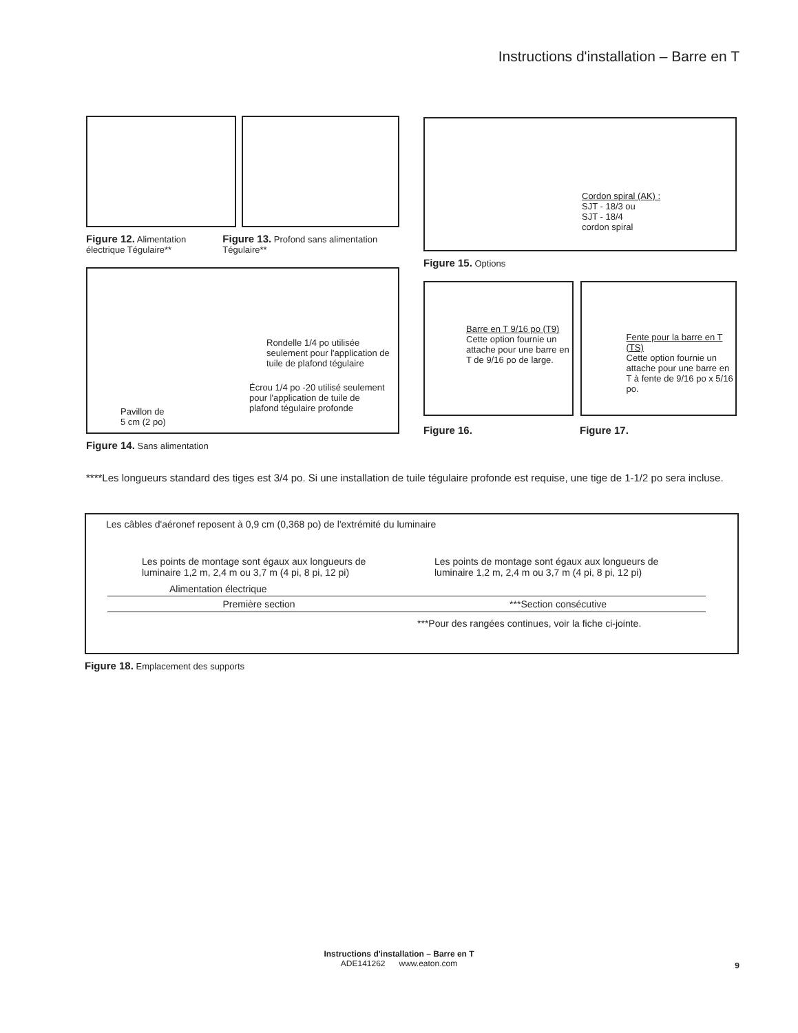Instructions d'installation – Barre en T
Figure 12. Alimentation électrique Tégulaire**
Figure 13. Profond sans alimentation Tégulaire**
Rondelle 1/4 po utilisée seulement pour l'application de tuile de plafond tégulaire
Écrou 1/4 po -20 utilisé seulement pour l'application de tuile de plafond tégulaire profonde
Pavillon de
5 cm (2 po)
Figure 14. Sans alimentation
Cordon spiral (AK) :
SJT - 18/3 ou
SJT - 18/4
cordon spiral
Figure 15. Options
Barre en T 9/16 po (T9)
Cette option fournie un attache pour une barre en T de 9/16 po de large.
Fente pour la barre en T (TS)
Cette option fournie un attache pour une barre en T à fente de 9/16 po x 5/16 po.
Figure 16. Figure 17.
****Les longueurs standard des tiges est 3/4 po. Si une installation de tuile tégulaire profonde est requise, une tige de 1-1/2 po sera incluse.
Les câbles d'aéronef reposent à 0,9 cm (0,368 po) de l'extrémité du luminaire
Les points de montage sont égaux aux longueurs de luminaire 1,2 m, 2,4 m ou 3,7 m (4 pi, 8 pi, 12 pi)
Les points de montage sont égaux aux longueurs de luminaire 1,2 m, 2,4 m ou 3,7 m (4 pi, 8 pi, 12 pi)
Alimentation électrique
Première section ***Section consécutive
***Pour des rangées continues, voir la fiche ci-jointe.
Figure 18. Emplacement des supports
Instructions d'installation – Barre en T
ADE141262 www.eaton.com
9